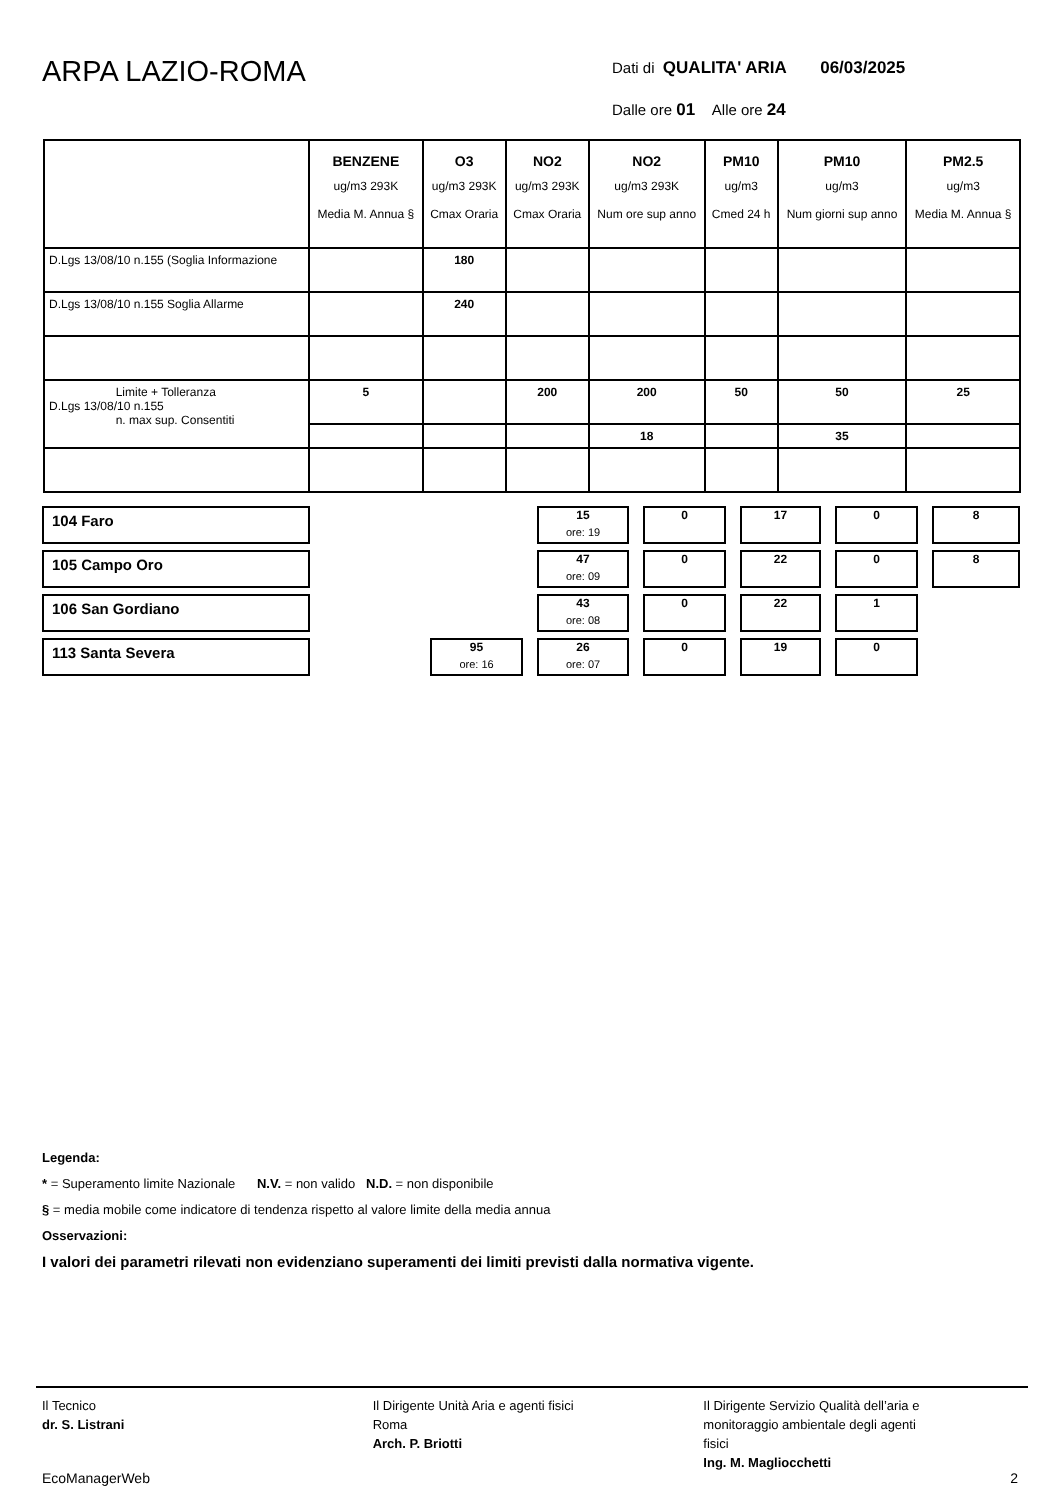ARPA LAZIO-ROMA
Dati di QUALITA' ARIA 06/03/2025
Dalle ore 01 Alle ore 24
| | BENZENE ug/m3 293K Media M. Annua § | O3 ug/m3 293K Cmax Oraria | NO2 ug/m3 293K Cmax Oraria | NO2 ug/m3 293K Num ore sup anno | PM10 ug/m3 Cmed 24 h | PM10 ug/m3 Num giorni sup anno | PM2.5 ug/m3 Media M. Annua § |
| --- | --- | --- | --- | --- | --- | --- | --- |
| D.Lgs 13/08/10 n.155 (Soglia Informazione | | 180 | | | | | |
| D.Lgs 13/08/10 n.155 Soglia Allarme | | 240 | | | | | |
| Limite + Tolleranza D.Lgs 13/08/10 n.155 n. max sup. Consentiti | 5 | | 200 | 200 | 50 | 50 | 25 |
| | | | | 18 | | 35 | |
| 104 Faro | | | 15 ore: 19 | 0 | 17 | 0 | 8 |
| 105 Campo Oro | | | 47 ore: 09 | 0 | 22 | 0 | 8 |
| 106 San Gordiano | | | 43 ore: 08 | 0 | 22 | 1 | |
| 113 Santa Severa | | 95 ore: 16 | 26 ore: 07 | 0 | 19 | 0 | |
Legenda:
* = Superamento limite Nazionale N.V. = non valido N.D. = non disponibile
§ = media mobile come indicatore di tendenza rispetto al valore limite della media annua
Osservazioni:
I valori dei parametri rilevati non evidenziano superamenti dei limiti previsti dalla normativa vigente.
Il Tecnico
dr. S. Listrani
Il Dirigente Unità Aria e agenti fisici
Roma
Arch. P. Briotti
Il Dirigente Servizio Qualità dell’aria e
monitoraggio ambientale degli agenti
fisici
Ing. M. Magliocchetti
EcoManagerWeb 2